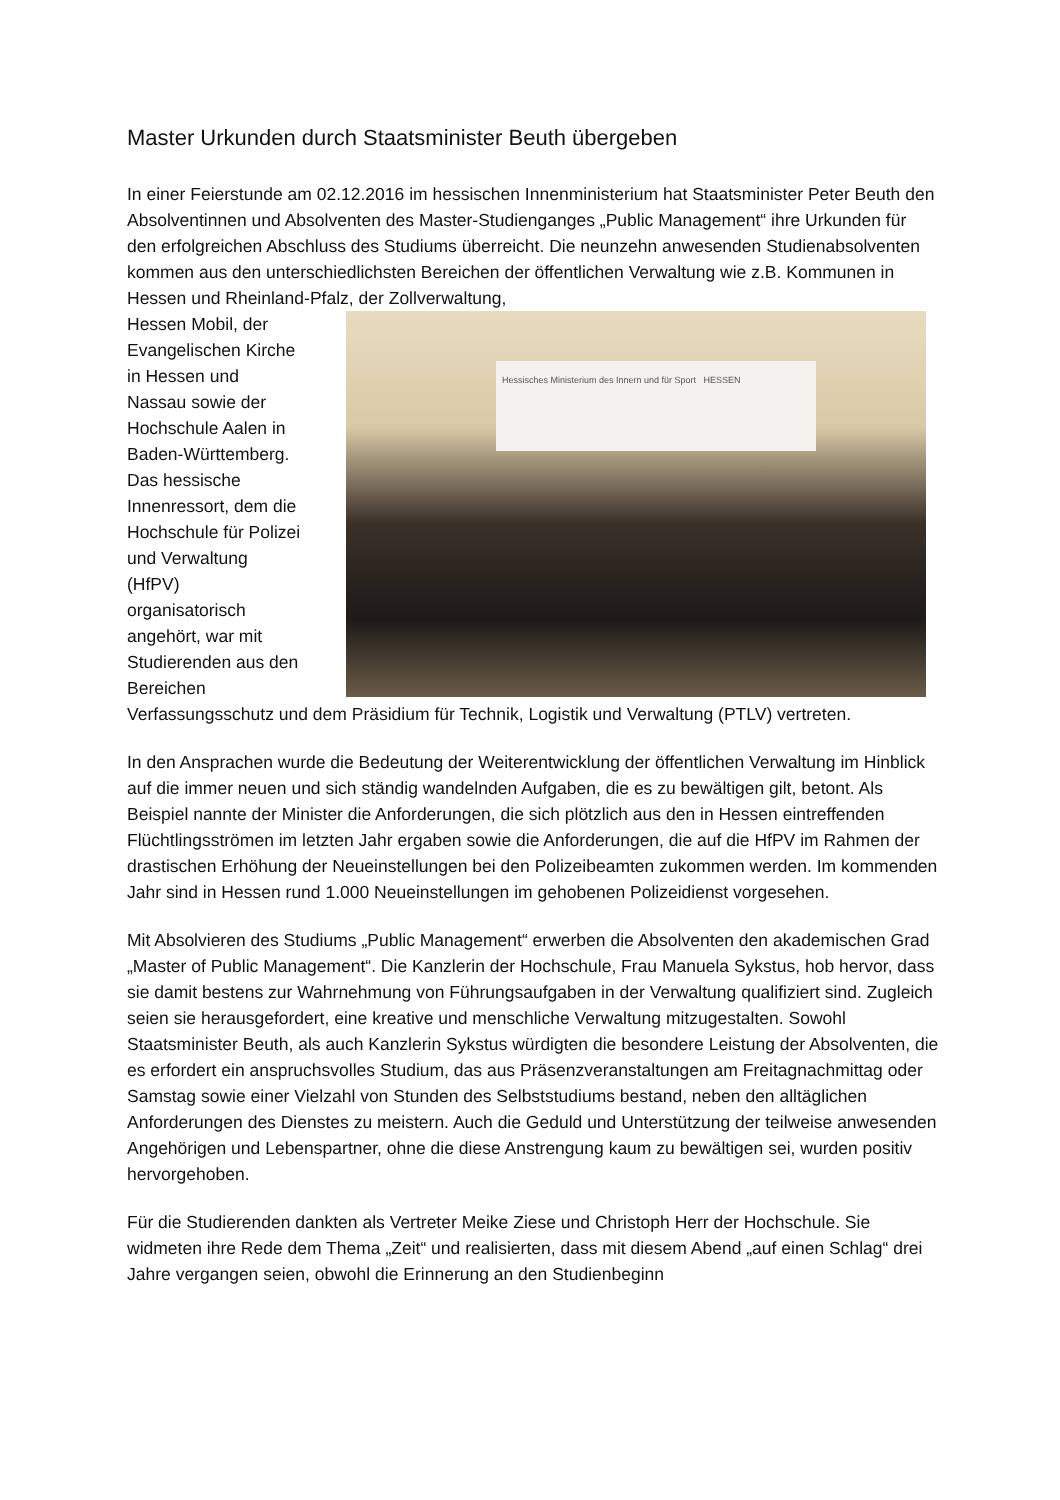Master Urkunden durch Staatsminister Beuth übergeben
In einer Feierstunde am 02.12.2016 im hessischen Innenministerium hat Staatsminister Peter Beuth den Absolventinnen und Absolventen des Master-Studienganges „Public Management“ ihre Urkunden für den erfolgreichen Abschluss des Studiums überreicht. Die neunzehn anwesenden Studienabsolventen kommen aus den unterschiedlichsten Bereichen der öffentlichen Verwaltung wie z.B. Kommunen in Hessen und Rheinland-Pfalz, der Hessisches Ministerium des Innern und für Sport HESSEN Zollverwaltung,
Hessen Mobil, der
Evangelischen Kirche
in Hessen und
Nassau sowie der
Hochschule Aalen in
Baden-Württemberg.
Das hessische
Innenressort, dem die
Hochschule für Polizei
und Verwaltung
(HfPV)
organisatorisch
angehört, war mit
Studierenden aus den
Bereichen
Verfassungsschutz und dem Präsidium für Technik, Logistik und Verwaltung (PTLV) vertreten.
In den Ansprachen wurde die Bedeutung der Weiterentwicklung der öffentlichen Verwaltung im Hinblick auf die immer neuen und sich ständig wandelnden Aufgaben, die es zu bewältigen gilt, betont. Als Beispiel nannte der Minister die Anforderungen, die sich plötzlich aus den in Hessen eintreffenden Flüchtlingsströmen im letzten Jahr ergaben sowie die Anforderungen, die auf die HfPV im Rahmen der drastischen Erhöhung der Neueinstellungen bei den Polizeibeamten zukommen werden. Im kommenden Jahr sind in Hessen rund 1.000 Neueinstellungen im gehobenen Polizeidienst vorgesehen.
Mit Absolvieren des Studiums „Public Management“ erwerben die Absolventen den akademischen Grad „Master of Public Management“. Die Kanzlerin der Hochschule, Frau Manuela Sykstus, hob hervor, dass sie damit bestens zur Wahrnehmung von Führungsaufgaben in der Verwaltung qualifiziert sind. Zugleich seien sie herausgefordert, eine kreative und menschliche Verwaltung mitzugestalten. Sowohl Staatsminister Beuth, als auch Kanzlerin Sykstus würdigten die besondere Leistung der Absolventen, die es erfordert ein anspruchsvolles Studium, das aus Präsenzveranstaltungen am Freitagnachmittag oder Samstag sowie einer Vielzahl von Stunden des Selbststudiums bestand, neben den alltäglichen Anforderungen des Dienstes zu meistern. Auch die Geduld und Unterstützung der teilweise anwesenden Angehörigen und Lebenspartner, ohne die diese Anstrengung kaum zu bewältigen sei, wurden positiv hervorgehoben.
Für die Studierenden dankten als Vertreter Meike Ziese und Christoph Herr der Hochschule. Sie widmeten ihre Rede dem Thema „Zeit“ und realisierten, dass mit diesem Abend „auf einen Schlag“ drei Jahre vergangen seien, obwohl die Erinnerung an den Studienbeginn